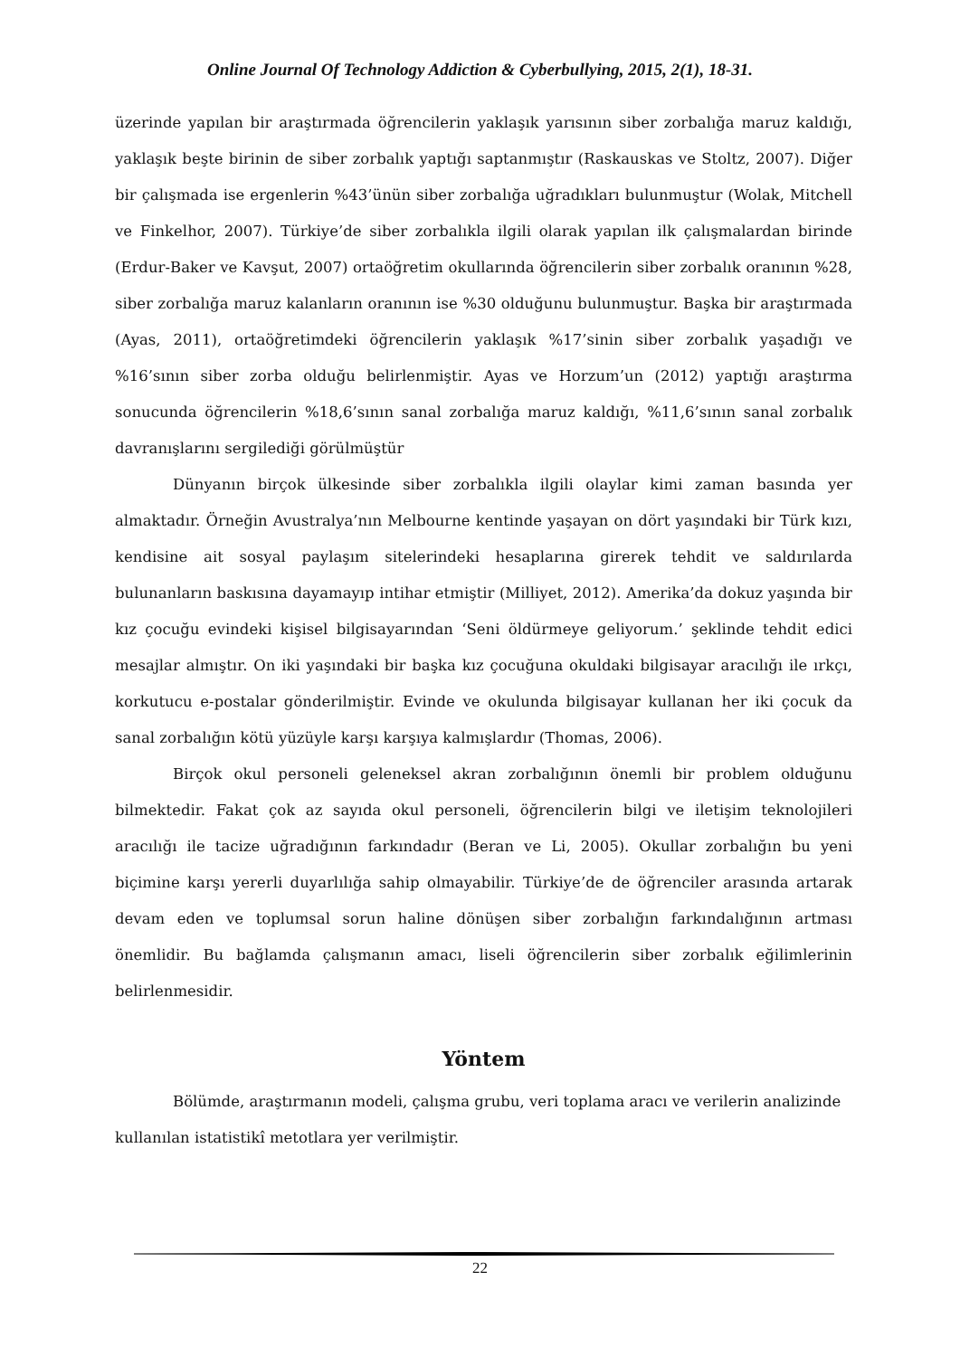Online Journal Of Technology Addiction & Cyberbullying, 2015, 2(1), 18-31.
üzerinde yapılan bir araştırmada öğrencilerin yaklaşık yarısının siber zorbalığa maruz kaldığı, yaklaşık beşte birinin de siber zorbalık yaptığı saptanmıştır (Raskauskas ve Stoltz, 2007). Diğer bir çalışmada ise ergenlerin %43’ünün siber zorbalığa uğradıkları bulunmuştur (Wolak, Mitchell ve Finkelhor, 2007). Türkiye’de siber zorbalıkla ilgili olarak yapılan ilk çalışmalardan birinde (Erdur-Baker ve Kavşut, 2007) ortaöğretim okullarında öğrencilerin siber zorbalık oranının %28, siber zorbalığa maruz kalanların oranının ise %30 olduğunu bulunmuştur. Başka bir araştırmada (Ayas, 2011), ortaöğretimdeki öğrencilerin yaklaşık %17’sinin siber zorbalık yaşadığı ve %16’sının siber zorba olduğu belirlenmiştir. Ayas ve Horzum’un (2012) yaptığı araştırma sonucunda öğrencilerin %18,6’sının sanal zorbalığa maruz kaldığı, %11,6’sının sanal zorbalık davranışlarını sergilediği görülmüştür
Dünyanın birçok ülkesinde siber zorbalıkla ilgili olaylar kimi zaman basında yer almaktadır. Örneğin Avustralya’nın Melbourne kentinde yaşayan on dört yaşındaki bir Türk kızı, kendisine ait sosyal paylaşım sitelerindeki hesaplarına girerek tehdit ve saldırılarda bulunanların baskısına dayamayıp intihar etmiştir (Milliyet, 2012). Amerika’da dokuz yaşında bir kız çocuğu evindeki kişisel bilgisayarından ‘Seni öldürmeye geliyorum.’ şeklinde tehdit edici mesajlar almıştır. On iki yaşındaki bir başka kız çocuğuna okuldaki bilgisayar aracılığı ile ırkçı, korkutucu e-postalar gönderilmiştir. Evinde ve okulunda bilgisayar kullanan her iki çocuk da sanal zorbalığın kötü yüzüyle karşı karşıya kalmışlardır (Thomas, 2006).
Birçok okul personeli geleneksel akran zorbalığının önemli bir problem olduğunu bilmektedir. Fakat çok az sayıda okul personeli, öğrencilerin bilgi ve iletişim teknolojileri aracılığı ile tacize uğradığının farkındadır (Beran ve Li, 2005). Okullar zorbalığın bu yeni biçimine karşı yererli duyarlılığa sahip olmayabilir. Türkiye’de de öğrenciler arasında artarak devam eden ve toplumsal sorun haline dönüşen siber zorbalığın farkındalığının artması önemlidir. Bu bağlamda çalışmanın amacı, liseli öğrencilerin siber zorbalık eğilimlerinin belirlenmesidir.
Yöntem
Bölümde, araştırmanın modeli, çalışma grubu, veri toplama aracı ve verilerin analizinde kullanılan istatistikî metotlara yer verilmiştir.
22